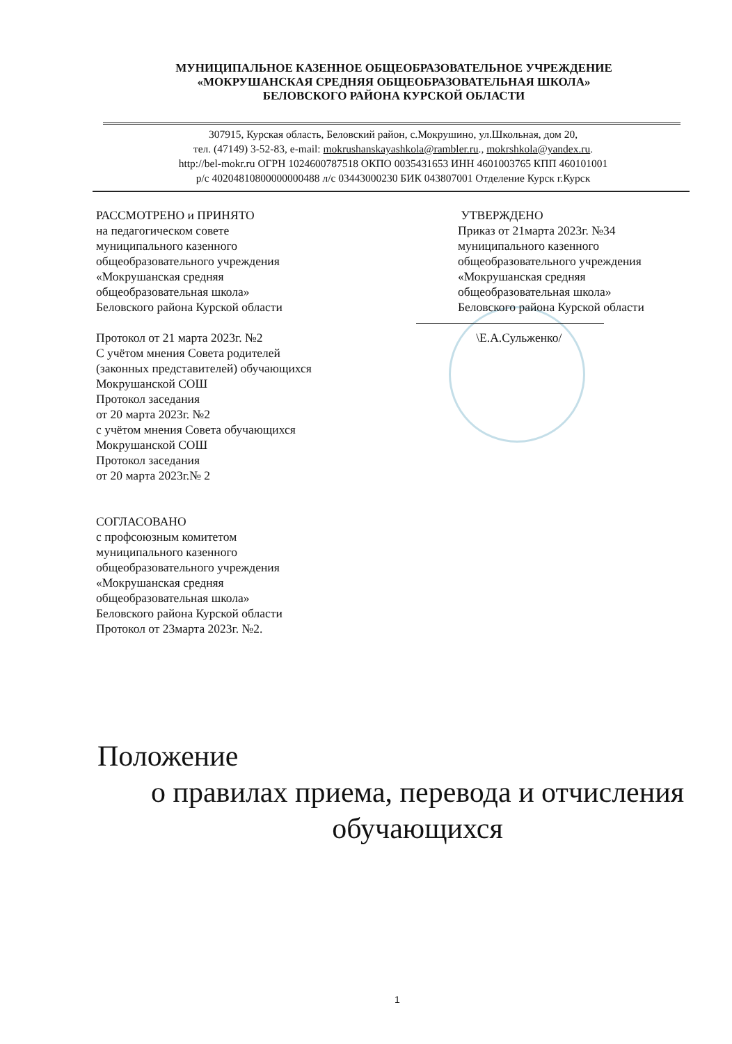МУНИЦИПАЛЬНОЕ КАЗЕННОЕ ОБЩЕОБРАЗОВАТЕЛЬНОЕ УЧРЕЖДЕНИЕ
«МОКРУШАНСКАЯ СРЕДНЯЯ ОБЩЕОБРАЗОВАТЕЛЬНАЯ ШКОЛА»
БЕЛОВСКОГО РАЙОНА КУРСКОЙ ОБЛАСТИ
307915, Курская область, Беловский район, с.Мокрушино, ул.Школьная, дом 20,
тел. (47149) 3-52-83, e-mail: mokrushanskayashkola@rambler.ru., mokrshkola@yandex.ru.
http://bel-mokr.ru ОГРН 1024600787518 ОКПО 0035431653 ИНН 4601003765 КПП 460101001
р/с 40204810800000000488 л/с 03443000230 БИК 043807001 Отделение Курск г.Курск
РАССМОТРЕНО и ПРИНЯТО
на педагогическом совете
муниципального казенного
общеобразовательного учреждения
«Мокрушанская средняя
общеобразовательная школа»
Беловского района Курской области
Протокол от 21 марта 2023г. №2
С учётом мнения Совета родителей
(законных представителей) обучающихся
Мокрушанской СОШ
Протокол заседания
от 20 марта 2023г. №2
с учётом мнения Совета обучающихся
Мокрушанской СОШ
Протокол заседания
от 20 марта 2023г.№ 2
СОГЛАСОВАНО
с профсоюзным комитетом
муниципального казенного
общеобразовательного учреждения
«Мокрушанская средняя
общеобразовательная школа»
Беловского района Курской области
Протокол от 23марта 2023г. №2.
УТВЕРЖДЕНО
Приказ от 21марта 2023г. №34
муниципального казенного
общеобразовательного учреждения
«Мокрушанская средняя
общеобразовательная школа»
Беловского района Курской области
\Е.А.Сульженко/
Положение
о правилах приема, перевода и отчисления
обучающихся
1